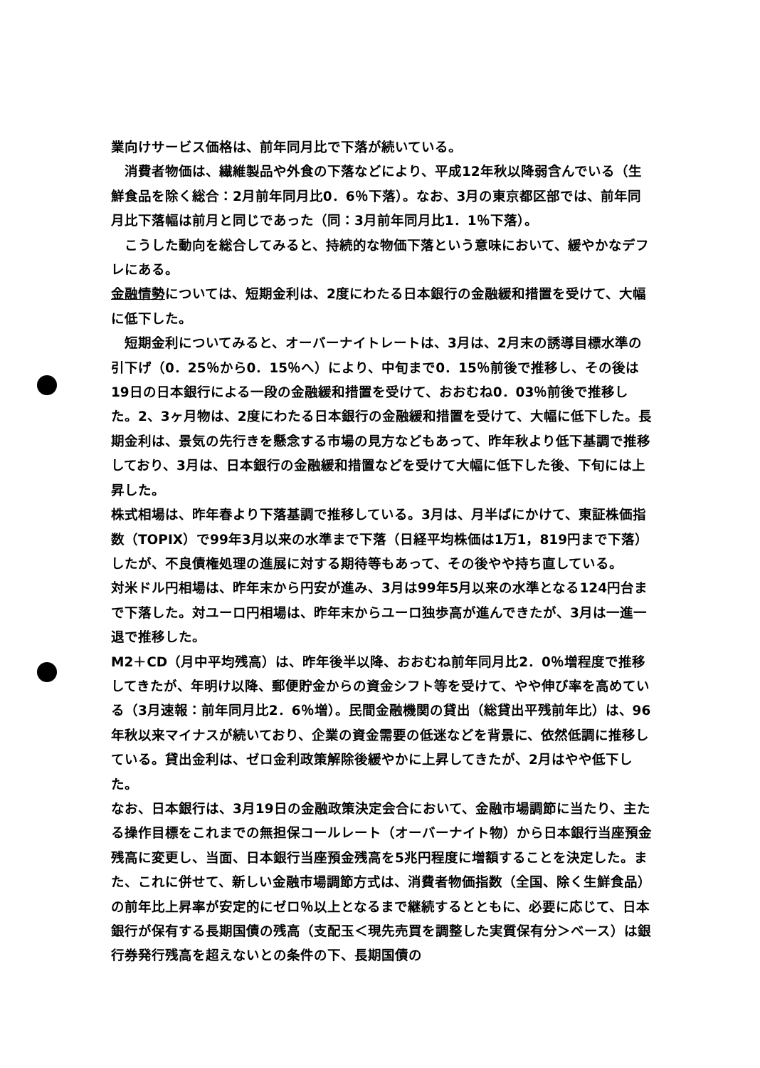業向けサービス価格は、前年同月比で下落が続いている。
　消費者物価は、繊維製品や外食の下落などにより、平成12年秋以降弱含んでいる（生鮮食品を除く総合：2月前年同月比0．6％下落）。なお、3月の東京都区部では、前年同月比下落幅は前月と同じであった（同：3月前年同月比1．1％下落）。
　こうした動向を総合してみると、持続的な物価下落という意味において、緩やかなデフレにある。
金融情勢については、短期金利は、2度にわたる日本銀行の金融緩和措置を受けて、大幅に低下した。
　短期金利についてみると、オーバーナイトレートは、3月は、2月末の誘導目標水準の引下げ（0．25％から0．15％へ）により、中旬まで0．15％前後で推移し、その後は19日の日本銀行による一段の金融緩和措置を受けて、おおむね0．03％前後で推移した。2、3ヶ月物は、2度にわたる日本銀行の金融緩和措置を受けて、大幅に低下した。長期金利は、景気の先行きを懸念する市場の見方などもあって、昨年秋より低下基調で推移しており、3月は、日本銀行の金融緩和措置などを受けて大幅に低下した後、下旬には上昇した。
株式相場は、昨年春より下落基調で推移している。3月は、月半ばにかけて、東証株価指数（TOPIX）で99年3月以来の水準まで下落（日経平均株価は1万1，819円まで下落）したが、不良債権処理の進展に対する期待等もあって、その後やや持ち直している。
対米ドル円相場は、昨年末から円安が進み、3月は99年5月以来の水準となる124円台まで下落した。対ユーロ円相場は、昨年末からユーロ独歩高が進んできたが、3月は一進一退で推移した。
M2＋CD（月中平均残高）は、昨年後半以降、おおむね前年同月比2．0％増程度で推移してきたが、年明け以降、郵便貯金からの資金シフト等を受けて、やや伸び率を高めている（3月速報：前年同月比2．6％増）。民間金融機関の貸出（総貸出平残前年比）は、96年秋以来マイナスが続いており、企業の資金需要の低迷などを背景に、依然低調に推移している。貸出金利は、ゼロ金利政策解除後緩やかに上昇してきたが、2月はやや低下した。
なお、日本銀行は、3月19日の金融政策決定会合において、金融市場調節に当たり、主たる操作目標をこれまでの無担保コールレート（オーバーナイト物）から日本銀行当座預金残高に変更し、当面、日本銀行当座預金残高を5兆円程度に増額することを決定した。また、これに併せて、新しい金融市場調節方式は、消費者物価指数（全国、除く生鮮食品）の前年比上昇率が安定的にゼロ％以上となるまで継続するとともに、必要に応じて、日本銀行が保有する長期国債の残高（支配玉＜現先売買を調整した実質保有分＞ベース）は銀行券発行残高を超えないとの条件の下、長期国債の